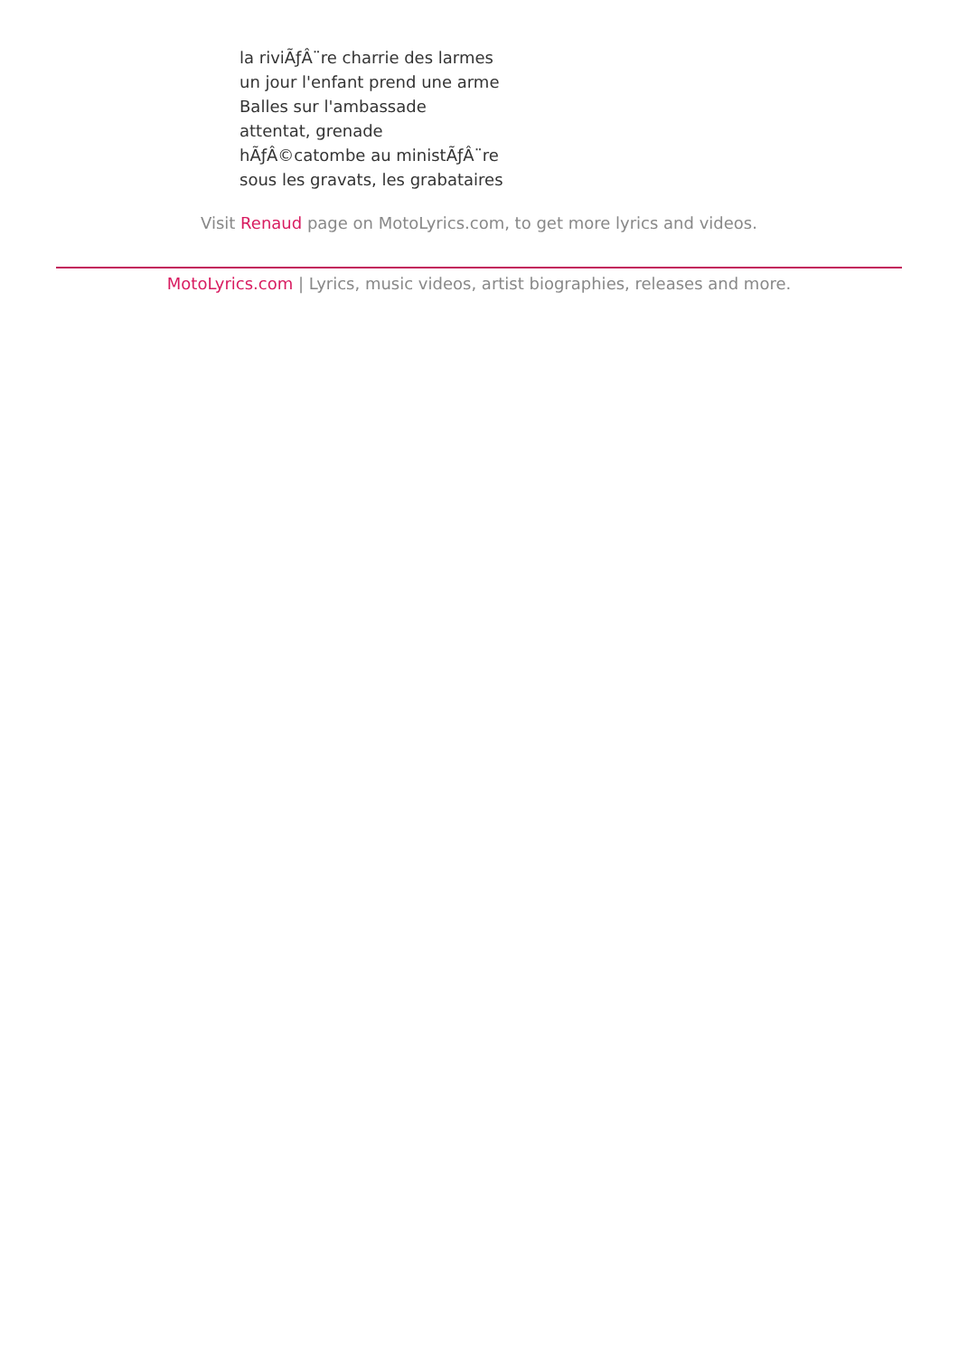la riviÃƒÂ¨re charrie des larmes
un jour l'enfant prend une arme
Balles sur l'ambassade
attentat, grenade
hÃƒÂ©catombe au ministÃƒÂ¨re
sous les gravats, les grabataires
Visit Renaud page on MotoLyrics.com, to get more lyrics and videos.
MotoLyrics.com | Lyrics, music videos, artist biographies, releases and more.